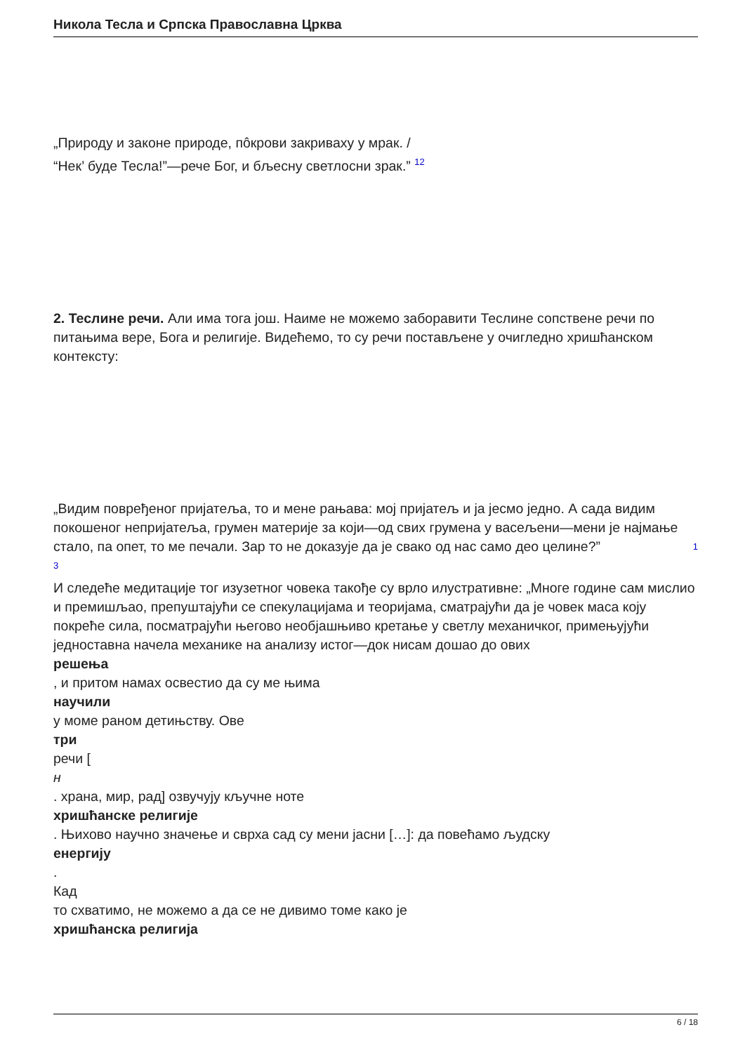Никола Тесла и Српска Православна Црква
„Природу и законе природе, пôкрови закриваху у мрак. /
“Нек’ буде Тесла!”—рече Бог, и бљесну светлосни зрак.” 12
2. Теслине речи. Али има тога још. Наиме не можемо заборавити Теслине сопствене речи по питањима вере, Бога и религије. Видећемо, то су речи постављене у очигледно хришћанском контексту:
„Видим повређеног пријатеља, то и мене рањава: мој пријатељ и ја јесмо једно. А сада видим покошеног непријатеља, грумен материје за који—од свих грумена у васељени—мени је најмање стало, па опет, то ме печали. Зар то не доказује да је свако од нас само део целине?” 1
3
И следеће медитације тог изузетног човека такође су врло илустративне: „Многе године сам мислио и премишљао, препуштајући се спекулацијама и теоријама, сматрајући да је човек маса коју покреће сила, посматрајући његово необјашњиво кретање у светлу механичког, примењујући једноставна начела механике на анализу истог—док нисам дошао до ових
решења
, и притом намах освестио да су ме њима
научили
у моме раном детињству. Ове
три
речи [
н
. храна, мир, рад] озвучују кључне ноте
хришћанске религије
. Њихово научно значење и сврха сад су мени јасни […]: да повећамо људску
енергију
.
Кад
то схватимо, не можемо а да се не дивимо томе како је
хришћанска религија
6 / 18